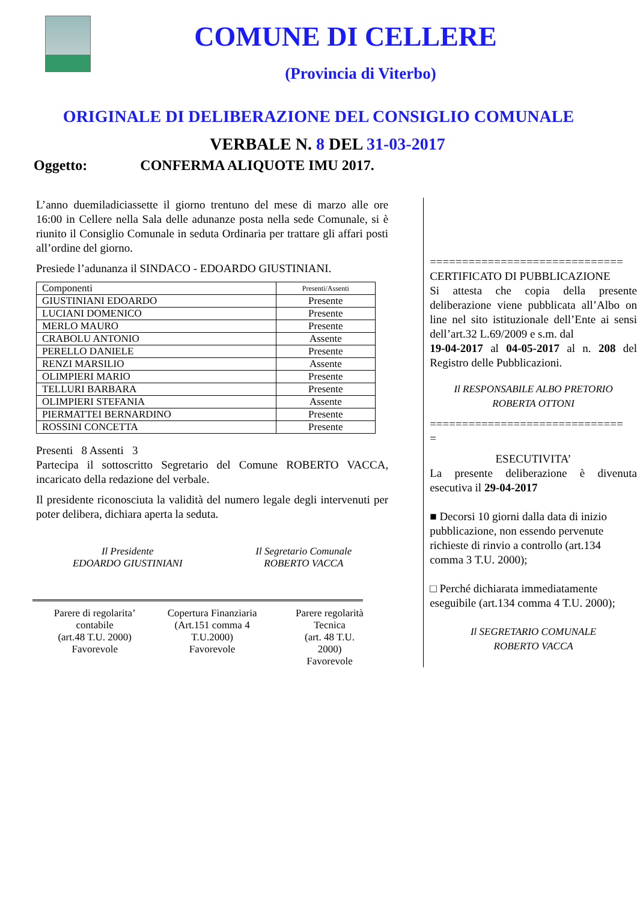COMUNE DI CELLERE
(Provincia di Viterbo)
ORIGINALE DI DELIBERAZIONE DEL CONSIGLIO COMUNALE
VERBALE N. 8 DEL 31-03-2017
Oggetto: CONFERMA ALIQUOTE IMU 2017.
L’anno duemiladiciassette il giorno trentuno del mese di marzo alle ore 16:00 in Cellere nella Sala delle adunanze posta nella sede Comunale, si è riunito il Consiglio Comunale in seduta Ordinaria per trattare gli affari posti all’ordine del giorno.
Presiede l’adunanza il SINDACO - EDOARDO GIUSTINIANI.
| Componenti | Presenti/Assenti |
| --- | --- |
| GIUSTINIANI EDOARDO | Presente |
| LUCIANI DOMENICO | Presente |
| MERLO MAURO | Presente |
| CRABOLU ANTONIO | Assente |
| PERELLO DANIELE | Presente |
| RENZI MARSILIO | Assente |
| OLIMPIERI MARIO | Presente |
| TELLURI BARBARA | Presente |
| OLIMPIERI STEFANIA | Assente |
| PIERMATTEI BERNARDINO | Presente |
| ROSSINI CONCETTA | Presente |
Presenti 8 Assenti 3
Partecipa il sottoscritto Segretario del Comune ROBERTO VACCA, incaricato della redazione del verbale.
Il presidente riconosciuta la validità del numero legale degli intervenuti per poter delibera, dichiara aperta la seduta.
Il Presidente
EDOARDO GIUSTINIANI
Il Segretario Comunale
ROBERTO VACCA
Parere di regolarita’
contabile
(art.48 T.U. 2000)
Favorevole
Copertura Finanziaria
(Art.151 comma 4
T.U.2000)
Favorevole
Parere regolarità
Tecnica
(art. 48 T.U.
2000)
Favorevole
==============================
CERTIFICATO DI PUBBLICAZIONE
Si attesta che copia della presente deliberazione viene pubblicata all’Albo on line nel sito istituzionale dell’Ente ai sensi dell’art.32 L.69/2009 e s.m. dal
19-04-2017 al 04-05-2017 al n. 208 del Registro delle Pubblicazioni.
Il RESPONSABILE ALBO PRETORIO
ROBERTA OTTONI
==============================
=
ESECUTIVITA’
La presente deliberazione è divenuta esecutiva il 29-04-2017
■ Decorsi 10 giorni dalla data di inizio pubblicazione, non essendo pervenute richieste di rinvio a controllo (art.134 comma 3 T.U. 2000);
□ Perché dichiarata immediatamente eseguibile (art.134 comma 4 T.U. 2000);
Il SEGRETARIO COMUNALE
ROBERTO VACCA